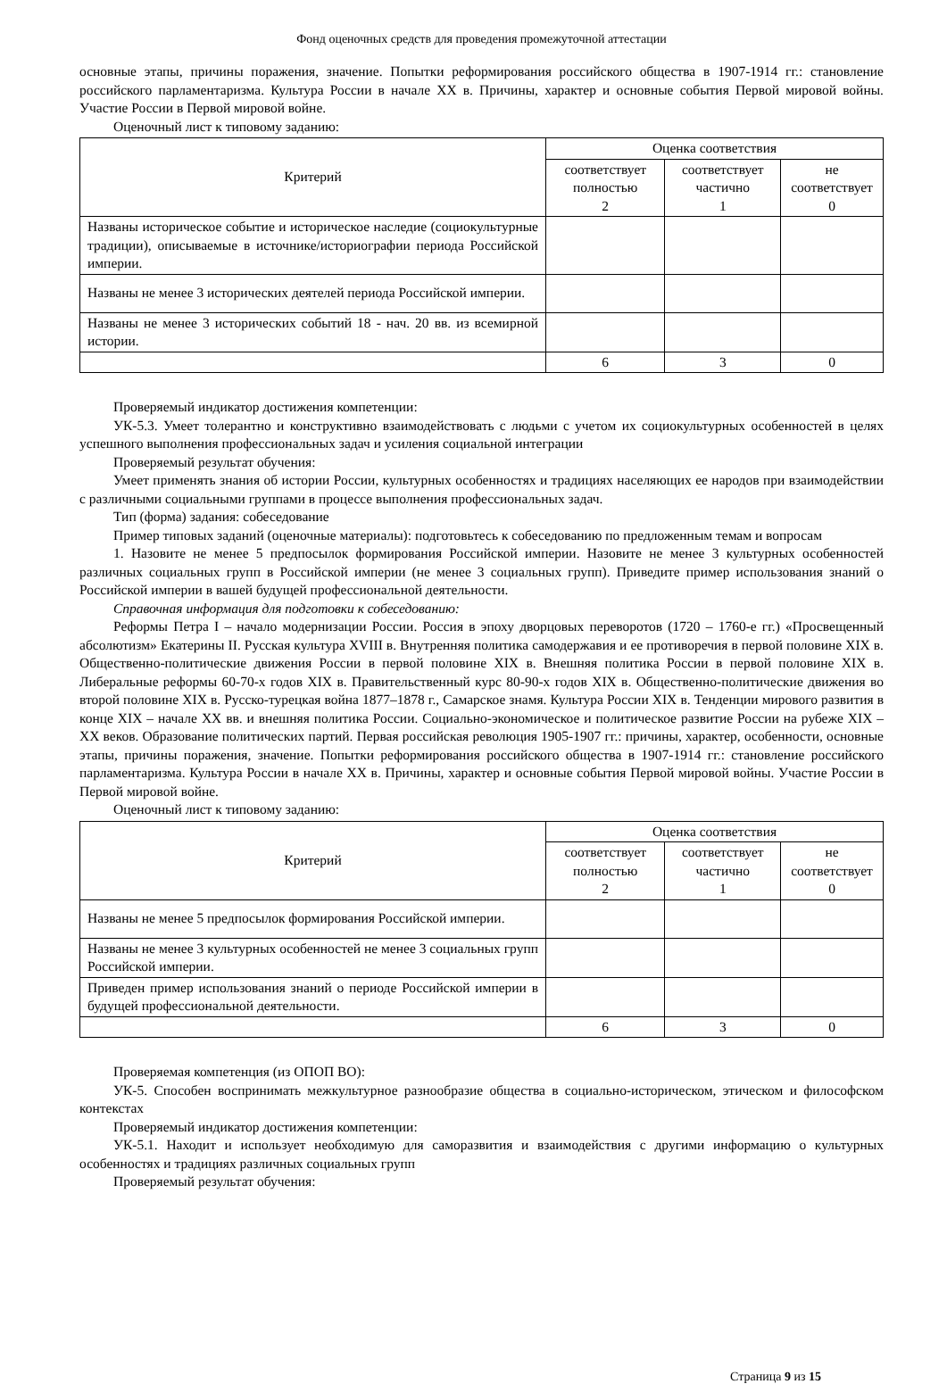Фонд оценочных средств для проведения промежуточной аттестации
основные этапы, причины поражения, значение. Попытки реформирования российского общества в 1907-1914 гг.: становление российского парламентаризма. Культура России в начале XX в. Причины, характер и основные события Первой мировой войны. Участие России в Первой мировой войне.
Оценочный лист к типовому заданию:
| Критерий | Оценка соответствия | | |
| --- | --- | --- | --- |
| | соответствует полностью 2 | соответствует частично 1 | не соответствует 0 |
| Названы историческое событие и историческое наследие (социокультурные традиции), описываемые в источнике/историографии периода Российской империи. | | | |
| Названы не менее 3 исторических деятелей периода Российской империи. | | | |
| Названы не менее 3 исторических событий 18 - нач. 20 вв. из всемирной истории. | | | |
| | 6 | 3 | 0 |
Проверяемый индикатор достижения компетенции:
УК-5.3. Умеет толерантно и конструктивно взаимодействовать с людьми с учетом их социокультурных особенностей в целях успешного выполнения профессиональных задач и усиления социальной интеграции
Проверяемый результат обучения:
Умеет применять знания об истории России, культурных особенностях и традициях населяющих ее народов при взаимодействии с различными социальными группами в процессе выполнения профессиональных задач.
Тип (форма) задания: собеседование
Пример типовых заданий (оценочные материалы): подготовьтесь к собеседованию по предложенным темам и вопросам
1. Назовите не менее 5 предпосылок формирования Российской империи. Назовите не менее 3 культурных особенностей различных социальных групп в Российской империи (не менее 3 социальных групп). Приведите пример использования знаний о Российской империи в вашей будущей профессиональной деятельности.
Справочная информация для подготовки к собеседованию:
Реформы Петра I – начало модернизации России. Россия в эпоху дворцовых переворотов (1720 – 1760-е гг.) «Просвещенный абсолютизм» Екатерины II. Русская культура XVIII в. Внутренняя политика самодержавия и ее противоречия в первой половине XIX в. Общественно-политические движения России в первой половине XIX в. Внешняя политика России в первой половине XIX в. Либеральные реформы 60-70-х годов XIX в. Правительственный курс 80-90-х годов XIX в. Общественно-политические движения во второй половине XIX в. Русско-турецкая война 1877–1878 г., Самарское знамя. Культура России XIX в. Тенденции мирового развития в конце XIX – начале XX вв. и внешняя политика России. Социально-экономическое и политическое развитие России на рубеже XIX – XX веков. Образование политических партий. Первая российская революция 1905-1907 гг.: причины, характер, особенности, основные этапы, причины поражения, значение. Попытки реформирования российского общества в 1907-1914 гг.: становление российского парламентаризма. Культура России в начале XX в. Причины, характер и основные события Первой мировой войны. Участие России в Первой мировой войне.
Оценочный лист к типовому заданию:
| Критерий | Оценка соответствия | | |
| --- | --- | --- | --- |
| | соответствует полностью 2 | соответствует частично 1 | не соответствует 0 |
| Названы не менее 5 предпосылок формирования Российской империи. | | | |
| Названы не менее 3 культурных особенностей не менее 3 социальных групп Российской империи. | | | |
| Приведен пример использования знаний о периоде Российской империи в будущей профессиональной деятельности. | | | |
| | 6 | 3 | 0 |
Проверяемая компетенция (из ОПОП ВО):
УК-5. Способен воспринимать межкультурное разнообразие общества в социально-историческом, этическом и философском контекстах
Проверяемый индикатор достижения компетенции:
УК-5.1. Находит и использует необходимую для саморазвития и взаимодействия с другими информацию о культурных особенностях и традициях различных социальных групп
Проверяемый результат обучения:
Страница 9 из 15